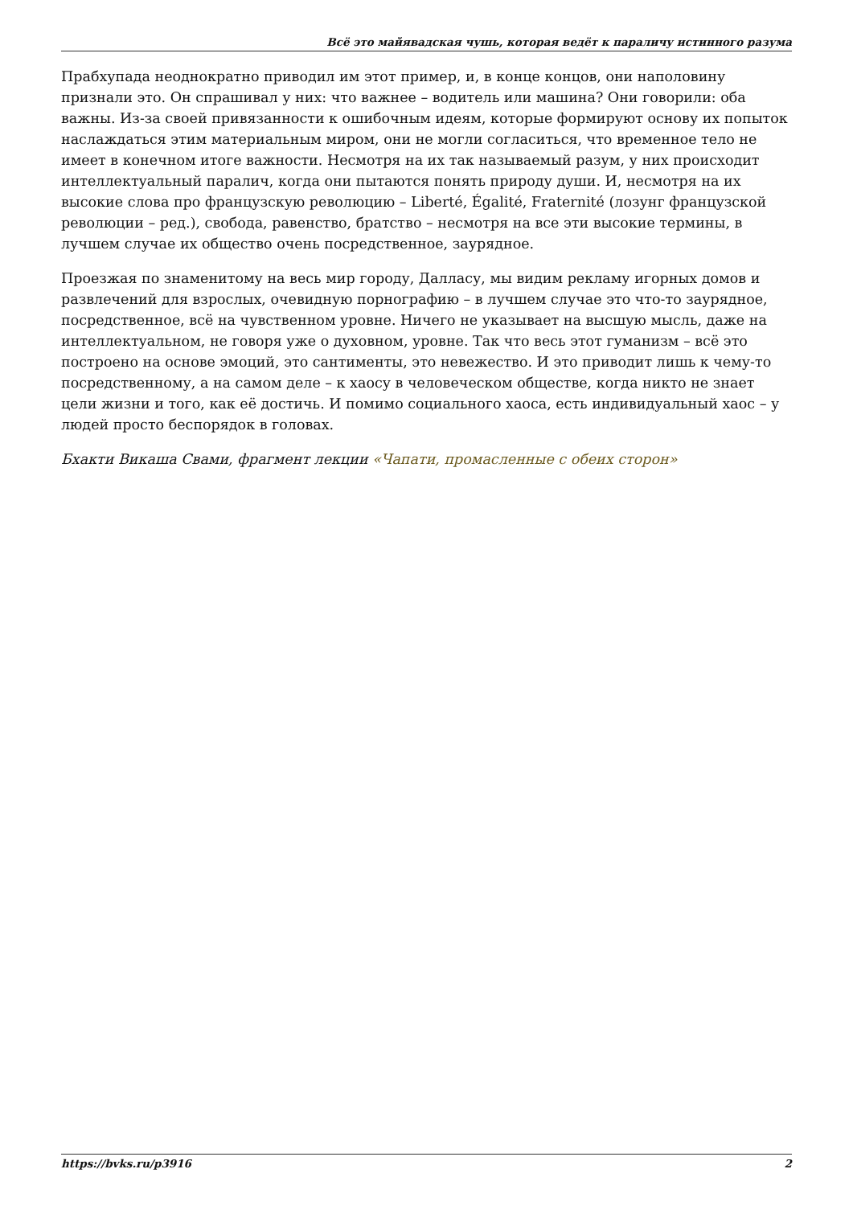Всё это майявадская чушь, которая ведёт к параличу истинного разума
Прабхупада неоднократно приводил им этот пример, и, в конце концов, они наполовину признали это. Он спрашивал у них: что важнее – водитель или машина? Они говорили: оба важны. Из-за своей привязанности к ошибочным идеям, которые формируют основу их попыток наслаждаться этим материальным миром, они не могли согласиться, что временное тело не имеет в конечном итоге важности. Несмотря на их так называемый разум, у них происходит интеллектуальный паралич, когда они пытаются понять природу души. И, несмотря на их высокие слова про французскую революцию – Liberté, Égalité, Fraternité (лозунг французской революции – ред.), свобода, равенство, братство – несмотря на все эти высокие термины, в лучшем случае их общество очень посредственное, заурядное.
Проезжая по знаменитому на весь мир городу, Далласу, мы видим рекламу игорных домов и развлечений для взрослых, очевидную порнографию – в лучшем случае это что-то заурядное, посредственное, всё на чувственном уровне. Ничего не указывает на высшую мысль, даже на интеллектуальном, не говоря уже о духовном, уровне. Так что весь этот гуманизм – всё это построено на основе эмоций, это сантименты, это невежество. И это приводит лишь к чему-то посредственному, а на самом деле – к хаосу в человеческом обществе, когда никто не знает цели жизни и того, как её достичь. И помимо социального хаоса, есть индивидуальный хаос – у людей просто беспорядок в головах.
Бхакти Викаша Свами, фрагмент лекции «Чапати, промасленные с обеих сторон»
https://bvks.ru/p3916 2